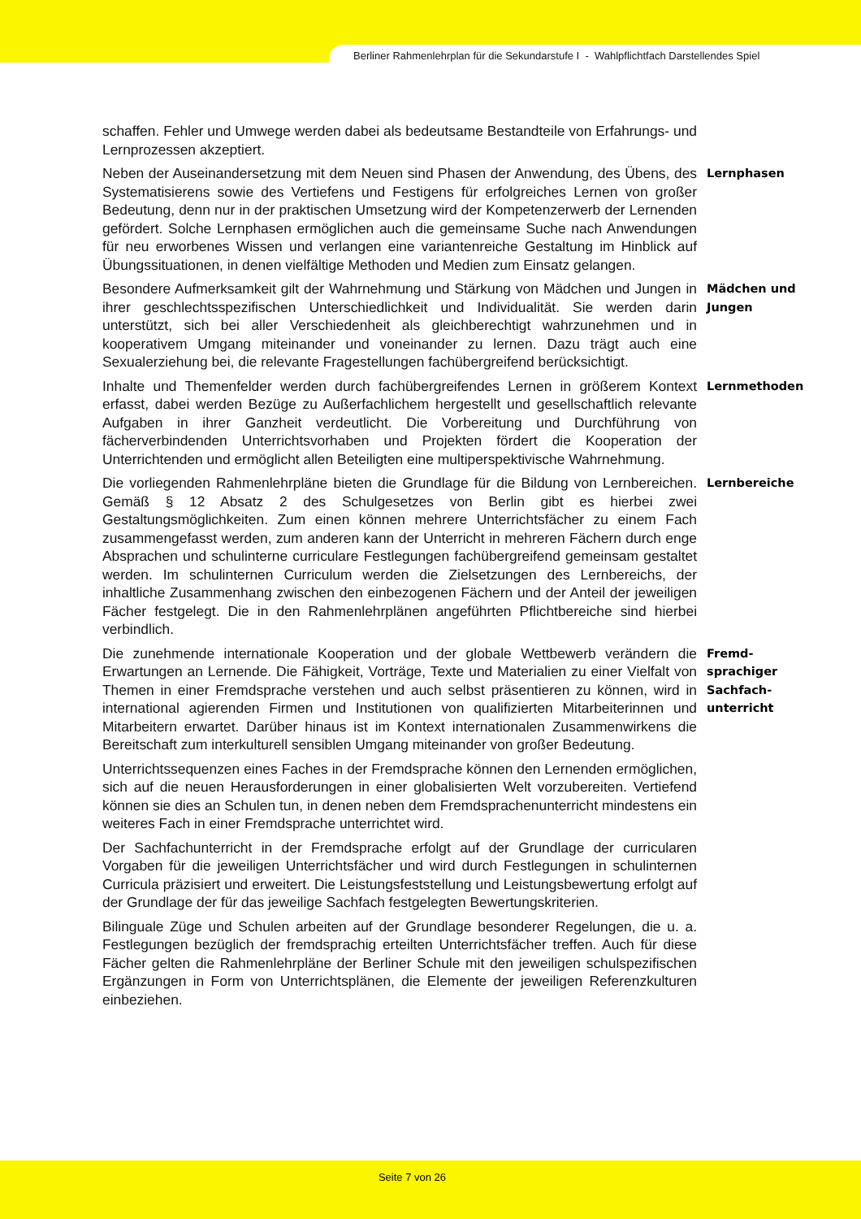Berliner Rahmenlehrplan für die Sekundarstufe I - Wahlpflichtfach Darstellendes Spiel
schaffen. Fehler und Umwege werden dabei als bedeutsame Bestandteile von Erfahrungs- und Lernprozessen akzeptiert.
Neben der Auseinandersetzung mit dem Neuen sind Phasen der Anwendung, des Übens, des Systematisierens sowie des Vertiefens und Festigens für erfolgreiches Lernen von großer Bedeutung, denn nur in der praktischen Umsetzung wird der Kompetenzerwerb der Lernenden gefördert. Solche Lernphasen ermöglichen auch die gemeinsame Suche nach Anwendungen für neu erworbenes Wissen und verlangen eine variantenreiche Gestaltung im Hinblick auf Übungssituationen, in denen vielfältige Methoden und Medien zum Einsatz gelangen.
Lernphasen
Besondere Aufmerksamkeit gilt der Wahrnehmung und Stärkung von Mädchen und Jungen in ihrer geschlechtsspezifischen Unterschiedlichkeit und Individualität. Sie werden darin unterstützt, sich bei aller Verschiedenheit als gleichberechtigt wahrzunehmen und in kooperativem Umgang miteinander und voneinander zu lernen. Dazu trägt auch eine Sexualerziehung bei, die relevante Fragestellungen fachübergreifend berücksichtigt.
Mädchen und
Jungen
Inhalte und Themenfelder werden durch fachübergreifendes Lernen in größerem Kontext erfasst, dabei werden Bezüge zu Außerfachlichem hergestellt und gesellschaftlich relevante Aufgaben in ihrer Ganzheit verdeutlicht. Die Vorbereitung und Durchführung von fächerverbindenden Unterrichtsvorhaben und Projekten fördert die Kooperation der Unterrichtenden und ermöglicht allen Beteiligten eine multiperspektivische Wahrnehmung.
Lernmethoden
Die vorliegenden Rahmenlehrpläne bieten die Grundlage für die Bildung von Lernbereichen. Gemäß § 12 Absatz 2 des Schulgesetzes von Berlin gibt es hierbei zwei Gestaltungsmöglichkeiten. Zum einen können mehrere Unterrichtsfächer zu einem Fach zusammengefasst werden, zum anderen kann der Unterricht in mehreren Fächern durch enge Absprachen und schulinterne curriculare Festlegungen fachübergreifend gemeinsam gestaltet werden. Im schulinternen Curriculum werden die Zielsetzungen des Lernbereichs, der inhaltliche Zusammenhang zwischen den einbezogenen Fächern und der Anteil der jeweiligen Fächer festgelegt. Die in den Rahmenlehrplänen angeführten Pflichtbereiche sind hierbei verbindlich.
Lernbereiche
Die zunehmende internationale Kooperation und der globale Wettbewerb verändern die Erwartungen an Lernende. Die Fähigkeit, Vorträge, Texte und Materialien zu einer Vielfalt von Themen in einer Fremdsprache verstehen und auch selbst präsentieren zu können, wird in international agierenden Firmen und Institutionen von qualifizierten Mitarbeiterinnen und Mitarbeitern erwartet. Darüber hinaus ist im Kontext internationalen Zusammenwirkens die Bereitschaft zum interkulturell sensiblen Umgang miteinander von großer Bedeutung.
Fremd-
sprachiger
Sachfach-
unterricht
Unterrichtssequenzen eines Faches in der Fremdsprache können den Lernenden ermöglichen, sich auf die neuen Herausforderungen in einer globalisierten Welt vorzubereiten. Vertiefend können sie dies an Schulen tun, in denen neben dem Fremdsprachenunterricht mindestens ein weiteres Fach in einer Fremdsprache unterrichtet wird.
Der Sachfachunterricht in der Fremdsprache erfolgt auf der Grundlage der curricularen Vorgaben für die jeweiligen Unterrichtsfächer und wird durch Festlegungen in schulinternen Curricula präzisiert und erweitert. Die Leistungsfeststellung und Leistungsbewertung erfolgt auf der Grundlage der für das jeweilige Sachfach festgelegten Bewertungskriterien.
Bilinguale Züge und Schulen arbeiten auf der Grundlage besonderer Regelungen, die u. a. Festlegungen bezüglich der fremdsprachig erteilten Unterrichtsfächer treffen. Auch für diese Fächer gelten die Rahmenlehrpläne der Berliner Schule mit den jeweiligen schulspezifischen Ergänzungen in Form von Unterrichtsplänen, die Elemente der jeweiligen Referenzkulturen einbeziehen.
Seite 7 von 26